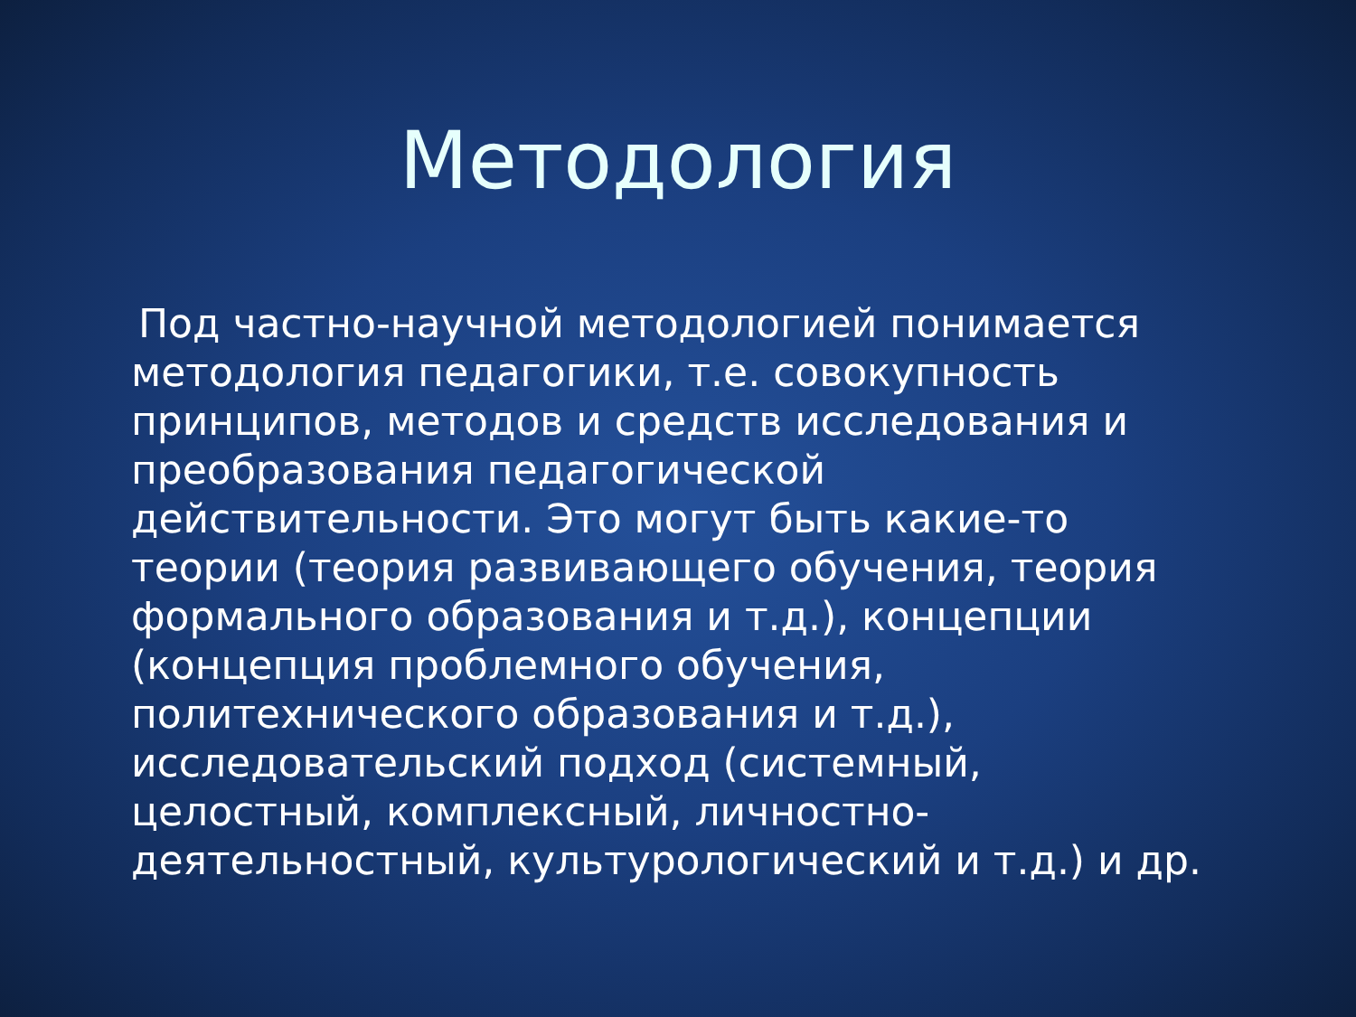Методология
Под частно-научной методологией понимается методология педагогики, т.е. совокупность принципов, методов и средств исследования и преобразования педагогической действительности. Это могут быть какие-то теории (теория развивающего обучения, теория формального образования и т.д.), концепции (концепция проблемного обучения, политехнического образования и т.д.), исследовательский подход (системный, целостный, комплексный, личностно-деятельностный, культурологический и т.д.) и др.